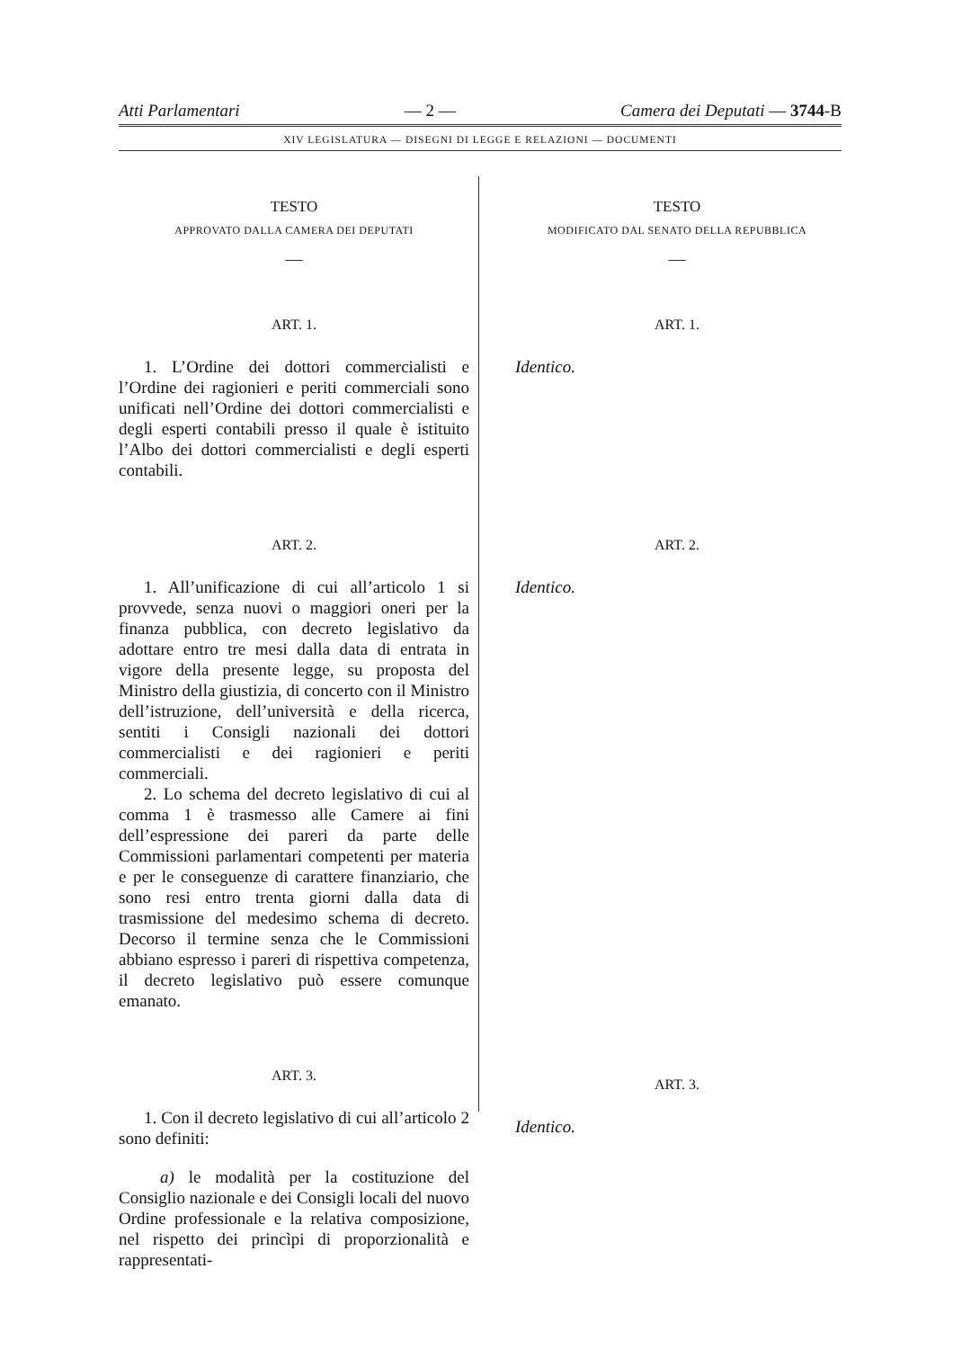Atti Parlamentari — 2 — Camera dei Deputati — 3744-B
XIV LEGISLATURA — DISEGNI DI LEGGE E RELAZIONI — DOCUMENTI
TESTO
APPROVATO DALLA CAMERA DEI DEPUTATI
—
ART. 1.
1. L’Ordine dei dottori commercialisti e l’Ordine dei ragionieri e periti commerciali sono unificati nell’Ordine dei dottori commercialisti e degli esperti contabili presso il quale è istituito l’Albo dei dottori commercialisti e degli esperti contabili.
ART. 2.
1. All’unificazione di cui all’articolo 1 si provvede, senza nuovi o maggiori oneri per la finanza pubblica, con decreto legislativo da adottare entro tre mesi dalla data di entrata in vigore della presente legge, su proposta del Ministro della giustizia, di concerto con il Ministro dell’istruzione, dell’università e della ricerca, sentiti i Consigli nazionali dei dottori commercialisti e dei ragionieri e periti commerciali.
2. Lo schema del decreto legislativo di cui al comma 1 è trasmesso alle Camere ai fini dell’espressione dei pareri da parte delle Commissioni parlamentari competenti per materia e per le conseguenze di carattere finanziario, che sono resi entro trenta giorni dalla data di trasmissione del medesimo schema di decreto. Decorso il termine senza che le Commissioni abbiano espresso i pareri di rispettiva competenza, il decreto legislativo può essere comunque emanato.
ART. 3.
1. Con il decreto legislativo di cui all’articolo 2 sono definiti:
a) le modalità per la costituzione del Consiglio nazionale e dei Consigli locali del nuovo Ordine professionale e la relativa composizione, nel rispetto dei princìpi di proporzionalità e rappresentati-
TESTO
MODIFICATO DAL SENATO DELLA REPUBBLICA
—
ART. 1.
Identico.
ART. 2.
Identico.
ART. 3.
Identico.